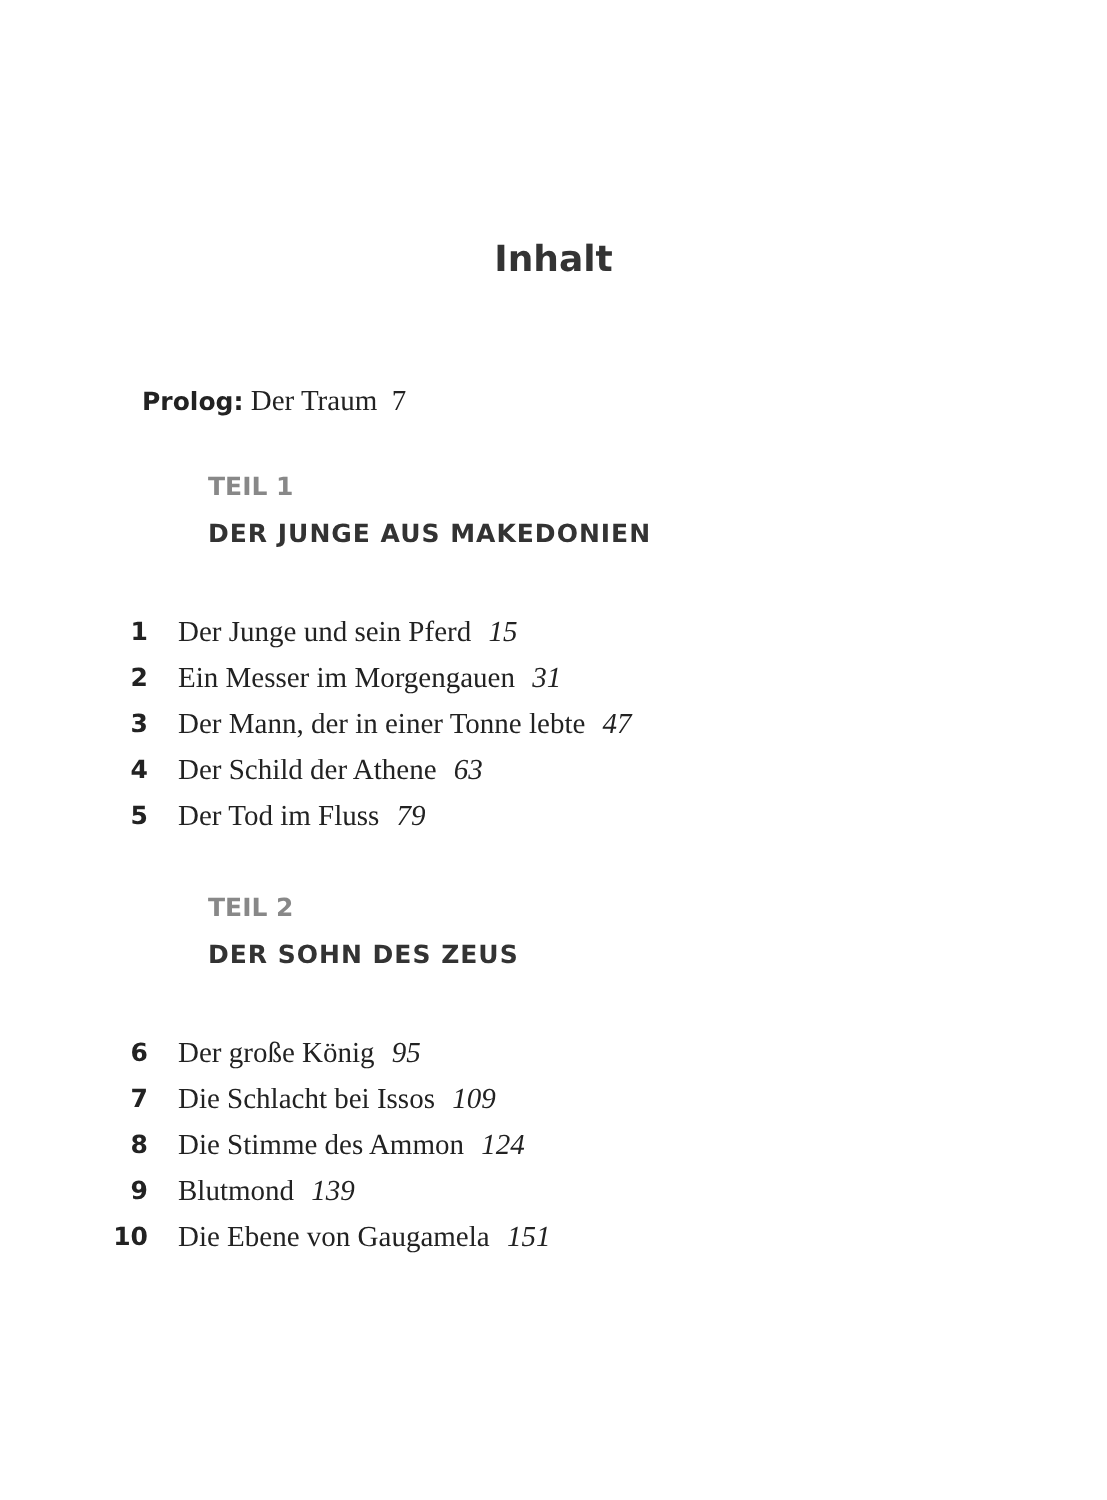Inhalt
Prolog: Der Traum 7
TEIL 1
DER JUNGE AUS MAKEDONIEN
1 Der Junge und sein Pferd 15
2 Ein Messer im Morgengauen 31
3 Der Mann, der in einer Tonne lebte 47
4 Der Schild der Athene 63
5 Der Tod im Fluss 79
TEIL 2
DER SOHN DES ZEUS
6 Der große König 95
7 Die Schlacht bei Issos 109
8 Die Stimme des Ammon 124
9 Blutmond 139
10 Die Ebene von Gaugamela 151